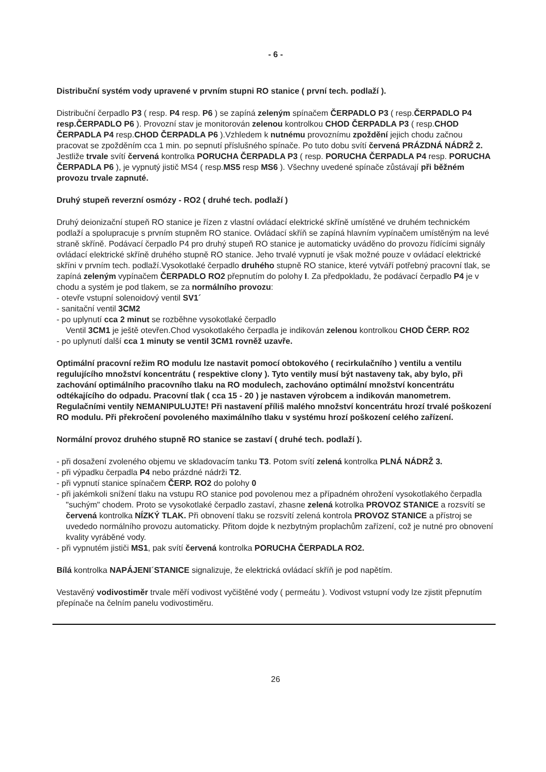- 6 -
Distribuční systém vody upravené v prvním stupni RO stanice ( první tech. podlaží ).
Distribuční čerpadlo P3 ( resp. P4 resp. P6 ) se zapíná zeleným spínačem ČERPADLO P3 ( resp.ČERPADLO P4 resp.ČERPADLO P6 ). Provozní stav je monitorován zelenou kontrolkou CHOD ČERPADLA P3 ( resp.CHOD ČERPADLA P4 resp.CHOD ČERPADLA P6 ).Vzhledem k nutnému provoznímu zpoždění jejich chodu začnou pracovat se zpožděním cca 1 min. po sepnutí příslušného spínače. Po tuto dobu svítí červená PRÁZDNÁ NÁDRŽ 2. Jestliže trvale svítí červená kontrolka PORUCHA ČERPADLA P3 ( resp. PORUCHA ČERPADLA P4 resp. PORUCHA ČERPADLA P6 ), je vypnutý jistič MS4 ( resp.MS5 resp MS6 ). Všechny uvedené spínače zůstávají při běžném provozu trvale zapnuté.
Druhý stupeň reverzní osmózy - RO2 ( druhé tech. podlaží )
Druhý deionizační stupeň RO stanice je řízen z vlastní ovládací elektrické skříně umístěné ve druhém technickém podlaží a spolupracuje s prvním stupněm RO stanice. Ovládací skříň se zapíná hlavním vypínačem umístěným na levé straně skříně. Podávací čerpadlo P4 pro druhý stupeň RO stanice je automaticky uváděno do provozu řídícími signály ovládací elektrické skříně druhého stupně RO stanice. Jeho trvalé vypnutí je však možné pouze v ovládací elektrické skříni v prvním tech. podlaží.Vysokotlaké čerpadlo druhého stupně RO stanice, které vytváří potřebný pracovní tlak, se zapíná zeleným vypínačem ČERPADLO RO2 přepnutím do polohy I. Za předpokladu, že podávací čerpadlo P4 je v chodu a systém je pod tlakem, se za normálního provozu:
- otevře vstupní solenoidový ventil SV1´
- sanitační ventil 3CM2
- po uplynutí cca 2 minut se rozběhne vysokotlaké čerpadlo
Ventil 3CM1 je ještě otevřen.Chod vysokotlakého čerpadla je indikován zelenou kontrolkou CHOD ČERP. RO2
- po uplynutí další cca 1 minuty se ventil 3CM1 rovněž uzavře.
Optimální pracovní režim RO modulu lze nastavit pomocí obtokového ( recirkulačního ) ventilu a ventilu regulujícího množství koncentrátu ( respektive clony ). Tyto ventily musí být nastaveny tak, aby bylo, při zachování optimálního pracovního tlaku na RO modulech, zachováno optimální množství koncentrátu odtékajícího do odpadu. Pracovní tlak ( cca 15 - 20 ) je nastaven výrobcem a indikován manometrem.
Regulačními ventily NEMANIPULUJTE! Při nastavení příliš malého množství koncentrátu hrozí trvalé poškození RO modulu. Při překročení povoleného maximálního tlaku v systému hrozí poškození celého zařízení.
Normální provoz druhého stupně RO stanice se zastaví ( druhé tech. podlaží ).
- při dosažení zvoleného objemu ve skladovacím tanku T3. Potom svítí zelená kontrolka PLNÁ NÁDRŽ 3.
- při výpadku čerpadla P4 nebo prázdné nádrži T2.
- při vypnutí stanice spínačem ČERP. RO2 do polohy 0
- při jakémkoli snížení tlaku na vstupu RO stanice pod povolenou mez a případném ohrožení vysokotlakého čerpadla "suchým" chodem. Proto se vysokotlaké čerpadlo zastaví, zhasne zelená kotrolka PROVOZ STANICE a rozsvítí se červená kontrolka NÍZKÝ TLAK. Při obnovení tlaku se rozsvítí zelená kontrola PROVOZ STANICE a přístroj se uvededo normálního provozu automaticky. Přitom dojde k nezbytným proplachům zařízení, což je nutné pro obnovení kvality vyráběné vody.
- při vypnutém jističi MS1, pak svítí červená kontrolka PORUCHA ČERPADLA RO2.
Bílá kontrolka NAPÁJENI´STANICE signalizuje, že elektrická ovládací skříň je pod napětím.
Vestavěný vodivostiměr trvale měří vodivost vyčištěné vody ( permeátu ). Vodivost vstupní vody lze zjistit přepnutím přepínače na čelním panelu vodivostiměru.
26